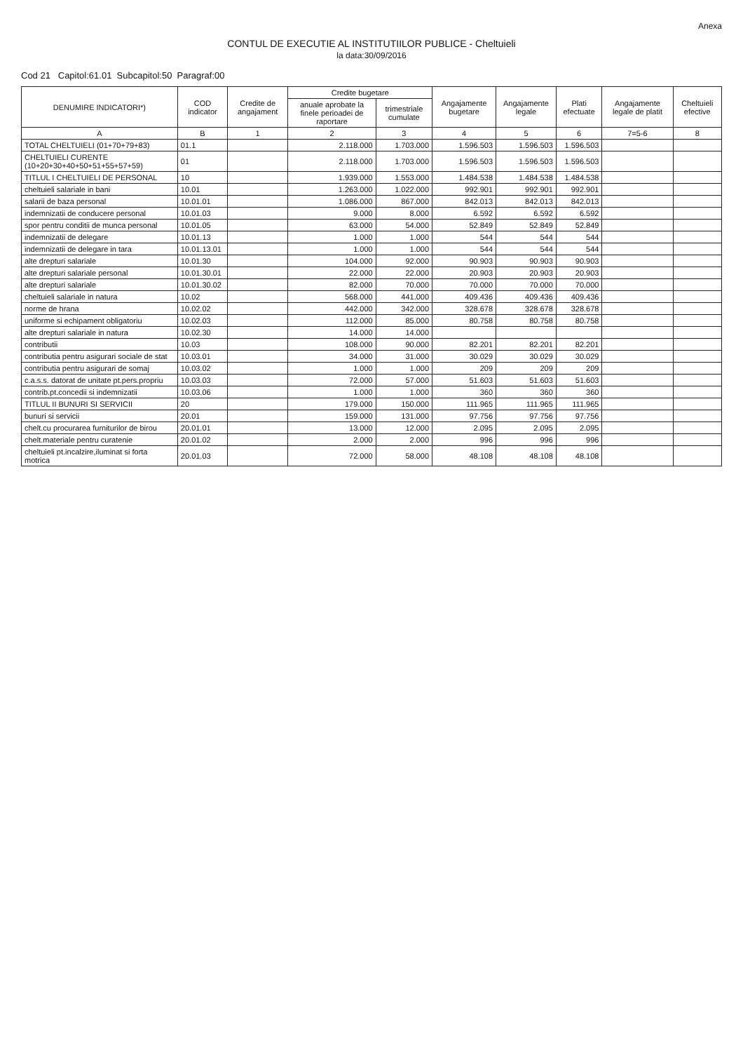Anexa
CONTUL DE EXECUTIE AL INSTITUTIILOR PUBLICE - Cheltuieli
la data:30/09/2016
Cod 21 Capitol:61.01 Subcapitol:50 Paragraf:00
| DENUMIRE INDICATORI*) | COD indicator | Credite de angajament | Credite bugetare | | Angajamente bugetare | Angajamente legale | Plati efectuate | Angajamente legale de platit | Cheltuieli efective |
| --- | --- | --- | --- | --- | --- | --- | --- | --- | --- |
| | | | anuale aprobate la finele perioadei de raportare | trimestriale cumulate | | | | | |
| A | B | 1 | 2 | 3 | 4 | 5 | 6 | 7=5-6 | 8 |
| TOTAL CHELTUIELI (01+70+79+83) | 01.1 | | 2.118.000 | 1.703.000 | 1.596.503 | 1.596.503 | 1.596.503 | | |
| CHELTUIELI CURENTE (10+20+30+40+50+51+55+57+59) | 01 | | 2.118.000 | 1.703.000 | 1.596.503 | 1.596.503 | 1.596.503 | | |
| TITLUL I CHELTUIELI DE PERSONAL | 10 | | 1.939.000 | 1.553.000 | 1.484.538 | 1.484.538 | 1.484.538 | | |
| cheltuieli salariale in bani | 10.01 | | 1.263.000 | 1.022.000 | 992.901 | 992.901 | 992.901 | | |
| salarii de baza personal | 10.01.01 | | 1.086.000 | 867.000 | 842.013 | 842.013 | 842.013 | | |
| indemnizatii de conducere personal | 10.01.03 | | 9.000 | 8.000 | 6.592 | 6.592 | 6.592 | | |
| spor pentru conditii de munca personal | 10.01.05 | | 63.000 | 54.000 | 52.849 | 52.849 | 52.849 | | |
| indemnizatii de delegare | 10.01.13 | | 1.000 | 1.000 | 544 | 544 | 544 | | |
| indemnizatii de delegare in tara | 10.01.13.01 | | 1.000 | 1.000 | 544 | 544 | 544 | | |
| alte drepturi salariale | 10.01.30 | | 104.000 | 92.000 | 90.903 | 90.903 | 90.903 | | |
| alte drepturi salariale personal | 10.01.30.01 | | 22.000 | 22.000 | 20.903 | 20.903 | 20.903 | | |
| alte drepturi salariale | 10.01.30.02 | | 82.000 | 70.000 | 70.000 | 70.000 | 70.000 | | |
| cheltuieli salariale in natura | 10.02 | | 568.000 | 441.000 | 409.436 | 409.436 | 409.436 | | |
| norme de hrana | 10.02.02 | | 442.000 | 342.000 | 328.678 | 328.678 | 328.678 | | |
| uniforme si echipament obligatoriu | 10.02.03 | | 112.000 | 85.000 | 80.758 | 80.758 | 80.758 | | |
| alte drepturi salariale in natura | 10.02.30 | | 14.000 | 14.000 | | | | | |
| contributii | 10.03 | | 108.000 | 90.000 | 82.201 | 82.201 | 82.201 | | |
| contributia pentru asigurari sociale de stat | 10.03.01 | | 34.000 | 31.000 | 30.029 | 30.029 | 30.029 | | |
| contributia pentru asigurari de somaj | 10.03.02 | | 1.000 | 1.000 | 209 | 209 | 209 | | |
| c.a.s.s. datorat de unitate pt.pers.propriu | 10.03.03 | | 72.000 | 57.000 | 51.603 | 51.603 | 51.603 | | |
| contrib.pt.concedii si indemnizatii | 10.03.06 | | 1.000 | 1.000 | 360 | 360 | 360 | | |
| TITLUL II BUNURI SI SERVICII | 20 | | 179.000 | 150.000 | 111.965 | 111.965 | 111.965 | | |
| bunuri si servicii | 20.01 | | 159.000 | 131.000 | 97.756 | 97.756 | 97.756 | | |
| chelt.cu procurarea furniturilor de birou | 20.01.01 | | 13.000 | 12.000 | 2.095 | 2.095 | 2.095 | | |
| chelt.materiale pentru curatenie | 20.01.02 | | 2.000 | 2.000 | 996 | 996 | 996 | | |
| cheltuieli pt.incalzire,iluminat si forta motrica | 20.01.03 | | 72.000 | 58.000 | 48.108 | 48.108 | 48.108 | | |